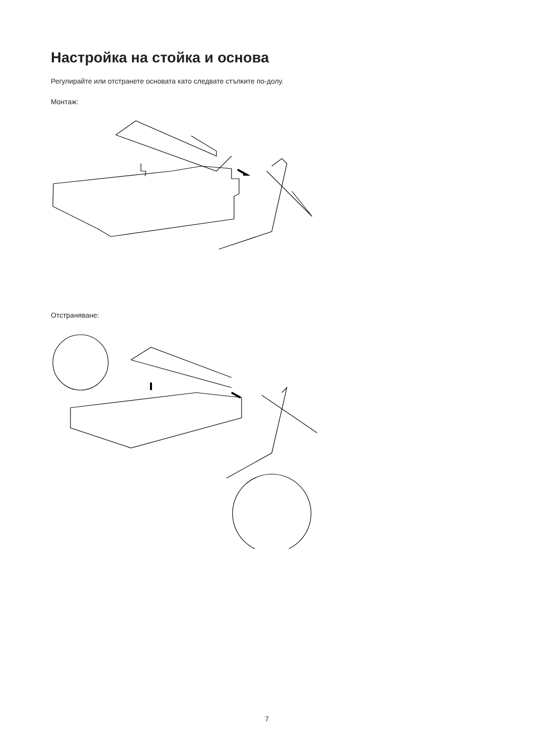Настройка на стойка и основа
Регулирайте или отстранете основата като следвате стъпките по-долу.
Монтаж:
Отстраняване:
7